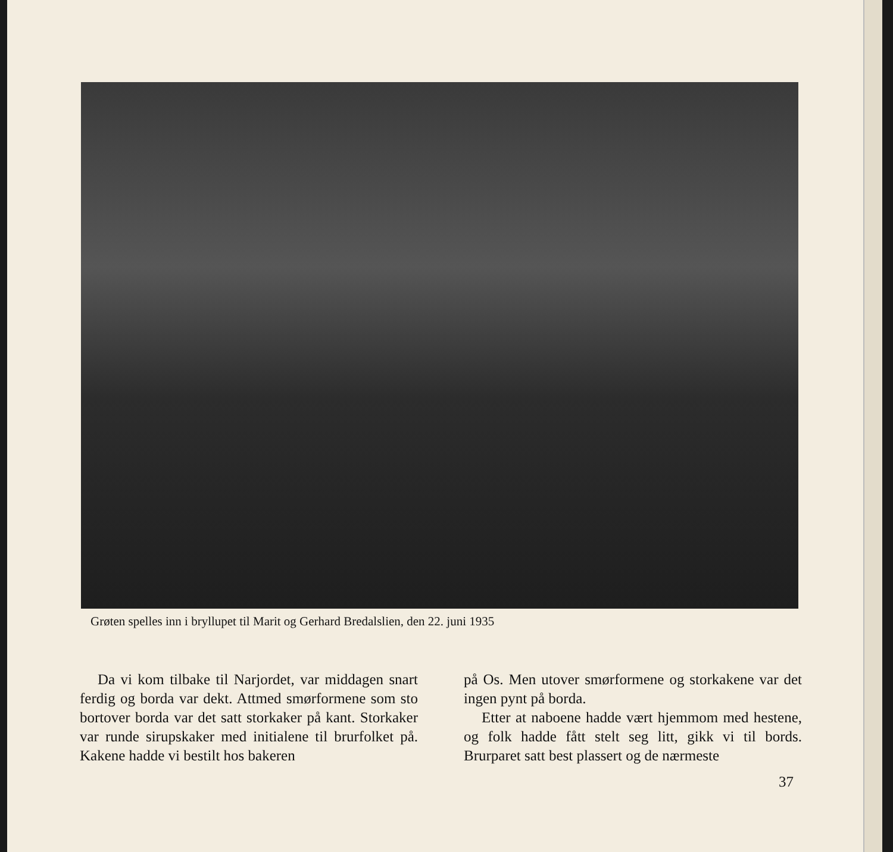Grøten spelles inn i bryllupet til Marit og Gerhard Bredalslien, den 22. juni 1935
Da vi kom tilbake til Narjordet, var middagen snart ferdig og borda var dekt. Attmed smørformene som sto bortover borda var det satt storkaker på kant. Storkaker var runde sirupskaker med initialene til brurfolket på. Kakene hadde vi bestilt hos bakeren
på Os. Men utover smørformene og storkakene var det ingen pynt på borda.
Etter at naboene hadde vært hjemmom med hestene, og folk hadde fått stelt seg litt, gikk vi til bords. Brurparet satt best plassert og de nærmeste
37